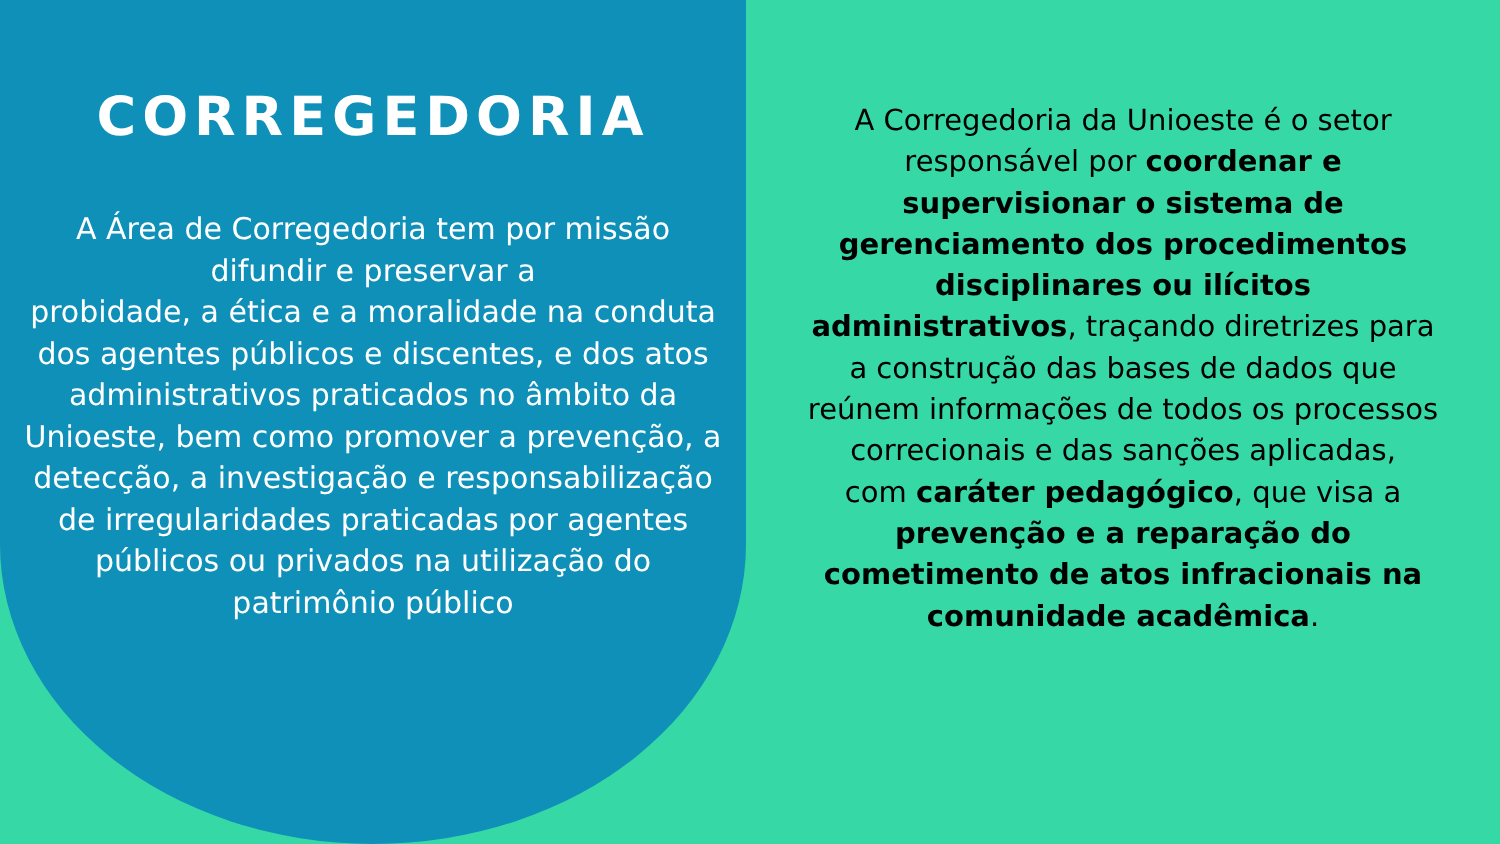CORREGEDORIA
A Área de Corregedoria tem por missão difundir e preservar a
probidade, a ética e a moralidade na conduta dos agentes públicos e discentes, e dos atos administrativos praticados no âmbito da Unioeste, bem como promover a prevenção, a detecção, a investigação e responsabilização de irregularidades praticadas por agentes públicos ou privados na utilização do patrimônio público
A Corregedoria da Unioeste é o setor responsável por coordenar e supervisionar o sistema de gerenciamento dos procedimentos disciplinares ou ilícitos administrativos, traçando diretrizes para a construção das bases de dados que reúnem informações de todos os processos correcionais e das sanções aplicadas,
com caráter pedagógico, que visa a prevenção e a reparação do cometimento de atos infracionais na comunidade acadêmica.